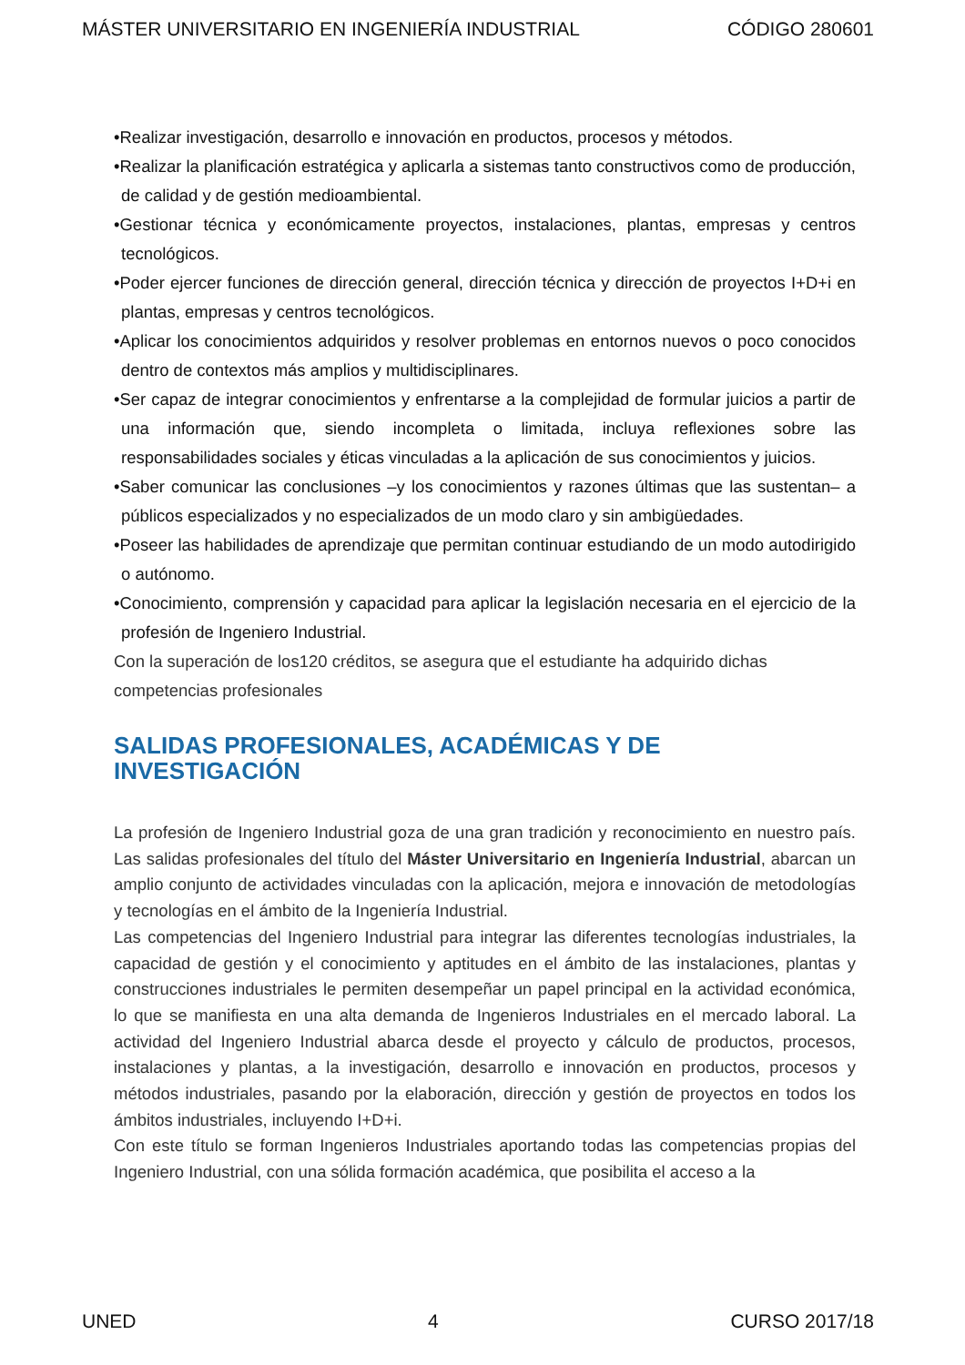MÁSTER UNIVERSITARIO EN INGENIERÍA INDUSTRIAL CÓDIGO 280601
•Realizar investigación, desarrollo e innovación en productos, procesos y métodos.
•Realizar la planificación estratégica y aplicarla a sistemas tanto constructivos como de producción, de calidad y de gestión medioambiental.
•Gestionar técnica y económicamente proyectos, instalaciones, plantas, empresas y centros tecnológicos.
•Poder ejercer funciones de dirección general, dirección técnica y dirección de proyectos I+D+i en plantas, empresas y centros tecnológicos.
•Aplicar los conocimientos adquiridos y resolver problemas en entornos nuevos o poco conocidos dentro de contextos más amplios y multidisciplinares.
•Ser capaz de integrar conocimientos y enfrentarse a la complejidad de formular juicios a partir de una información que, siendo incompleta o limitada, incluya reflexiones sobre las responsabilidades sociales y éticas vinculadas a la aplicación de sus conocimientos y juicios.
•Saber comunicar las conclusiones –y los conocimientos y razones últimas que las sustentan– a públicos especializados y no especializados de un modo claro y sin ambigüedades.
•Poseer las habilidades de aprendizaje que permitan continuar estudiando de un modo autodirigido o autónomo.
•Conocimiento, comprensión y capacidad para aplicar la legislación necesaria en el ejercicio de la profesión de Ingeniero Industrial.
Con la superación de los120 créditos, se asegura que el estudiante ha adquirido dichas competencias profesionales
SALIDAS PROFESIONALES, ACADÉMICAS Y DE
INVESTIGACIÓN
La profesión de Ingeniero Industrial goza de una gran tradición y reconocimiento en nuestro país. Las salidas profesionales del título del Máster Universitario en Ingeniería Industrial, abarcan un amplio conjunto de actividades vinculadas con la aplicación, mejora e innovación de metodologías y tecnologías en el ámbito de la Ingeniería Industrial.
Las competencias del Ingeniero Industrial para integrar las diferentes tecnologías industriales, la capacidad de gestión y el conocimiento y aptitudes en el ámbito de las instalaciones, plantas y construcciones industriales le permiten desempeñar un papel principal en la actividad económica, lo que se manifiesta en una alta demanda de Ingenieros Industriales en el mercado laboral. La actividad del Ingeniero Industrial abarca desde el proyecto y cálculo de productos, procesos, instalaciones y plantas, a la investigación, desarrollo e innovación en productos, procesos y métodos industriales, pasando por la elaboración, dirección y gestión de proyectos en todos los ámbitos industriales, incluyendo I+D+i.
Con este título se forman Ingenieros Industriales aportando todas las competencias propias del Ingeniero Industrial, con una sólida formación académica, que posibilita el acceso a la
UNED 4 CURSO 2017/18